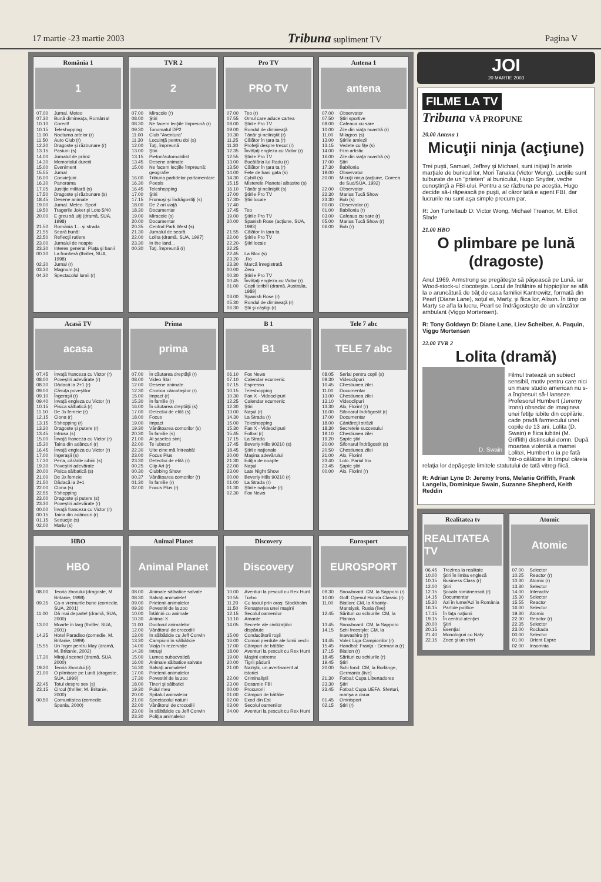17 martie -23 martie 2003 Tribuna supliment TV Pagina V
România 1
1
| 07.00 | Jurnal. Meteo |
| 07.30 | Bună dimineaţa, România! |
| 10.10 | Corect! |
| 10.15 | Teleshopping |
| 11.00 | Nocturna artelor (r) |
| 11.50 | Auto Club (r) |
| 12.20 | Dragoste şi răzbunare (r) |
| 13.15 | Pasiuni (s) |
| 14.00 | Jurnalul de prânz |
| 14.30 | Memorialul durerii |
| 15.00 | Eveniment |
| 15.55 | Jurnal |
| 16.00 | Convieţuiri |
| 16.30 | Panorama |
| 17.05 | Justiţie militară (s) |
| 17.50 | Dragoste şi răzbunare (s) |
| 18.45 | Desene animate |
| 19.00 | Jurnal. Meteo. Sport |
| 19.50 | Tragerile Joker şi Loto 5/40 |
| 20.00 | E greu să uiţi (dramă, SUA, 1998) |
| 21.50 | România 1... şi strada |
| 21.55 | Seară bună! |
| 22.50 | Reflecţii rutiere |
| 23.00 | Jurnalul de noapte |
| 23.30 | Interes general: Piaţa şi banii |
| 00.30 | La frontieră (thriller, SUA, 1998) |
| 02.30 | Jurnal (r) |
| 03.30 | Magnum (s) |
| 04.30 | Spectacolul lumii (r) |
TVR 2
2
| 07.00 | Miracole (r) |
| 08.00 | Ştiri |
| 08.30 | Ne facem lecţiile împreună (r) |
| 09.30 | Tonomatul DP2 |
| 11.00 | Club "Aventura" |
| 11.30 | Locuinţă pentru doi (s) |
| 12.00 | Toţi, împreună |
| 13.00 | Ştiri |
| 13.15 | Pieton/automobilist |
| 13.45 | Desene animate |
| 15.00 | Ne facem lecţiile împreună: geografie |
| 16.00 | Tribuna partidelor parlamentare |
| 16.30 | Poesis |
| 16.45 | Teleshopping |
| 17.00 | Ştiri |
| 17.15 | Frumoşi şi îndrăgostiţi (s) |
| 18.00 | De 2 ori viaţă |
| 18.30 | Documentar |
| 19.00 | Miracole (s) |
| 20.00 | Documentar |
| 20.35 | Central Park West (s) |
| 21.30 | Jurnalul de seară |
| 22.00 | Lolita (dramă, SUA, 1997) |
| 23.30 | In the land... |
| 00.30 | Toţi, împreună (r) |
Pro TV
PRO TV
| 07.00 | Teo (r) |
| 07.55 | Omul care aduce cartea |
| 08.00 | Ştirile Pro TV |
| 09.00 | Rondul de dimineaţă |
| 10.30 | Tânăr şi neliniştit (r) |
| 11.25 | Călător în ţara ta (r) |
| 11.30 | Profeţii despre trecut (r) |
| 12.35 | Învăţaţi engleza cu Victor (r) |
| 12.55 | Ştirile Pro TV |
| 13.00 | Bucătăria lui Radu (r) |
| 13.50 | Călător în ţara ta (r) |
| 14.00 | Fete de bani gata (s) |
| 14.30 | Cybill (s) |
| 15.15 | Misterele Planetei albastre (s) |
| 16.10 | Tânăr şi neliniştit (s) |
| 17.00 | Ştirile Pro TV |
| 17.30-17.40 | Ştiri locale |
| 17.45 | Teo |
| 19.00 | Ştirile Pro TV |
| 20.00 | Spanish Rose (acţiune, SUA, 1993) |
| 21.55 | Călător în ţara ta |
| 22.00 | Ştirile Pro TV |
| 22.20-22.25 | Ştiri locale |
| 22.45 | La Bloc (s) |
| 23.20 | .Ro |
| 23.30 | Marcă înregistrată |
| 00.00 | Zero |
| 00.30 | Ştirile Pro TV |
| 00.45 | Învăţaţi engleza cu Victor (r) |
| 01.00 | Copii teribili (dramă, Australia, 1989) |
| 03.00 | Spanish Rose (r) |
| 05.30 | Rondul de dimineaţă (r) |
| 06.30 | Ştii şi câştigi (r) |
Antena 1
antena
| 07.00 | Observator |
| 07.50 | Ştiri sportive |
| 08.00 | Cafeaua cu sare |
| 10.00 | Zile din viaţa noastră (r) |
| 11.00 | Milagros (s) |
| 13.00 | Ştirile amiezii |
| 13.15 | Vedete cu fiţe (s) |
| 14.00 | Film artistic |
| 16.00 | Zile din viaţa noastră (s) |
| 17.00 | Ştiri |
| 17.30 | Babilonia |
| 19.00 | Observator |
| 20.00 | Micuţii ninja (acţiune, Coreea de Sud/SUA, 1992) |
| 22.00 | Observator |
| 22.30 | Marius Tucă Show |
| 23.30 | Bob (s) |
| 00.00 | Observator (r) |
| 01.00 | Babilonia (r) |
| 03.00 | Cafeaua cu sare (r) |
| 05.00 | Marius Tucă Show (r) |
| 06.00 | Bob (r) |
Acasă TV
acasa
| 07.45 | Învaţă franceza cu Victor (r) |
| 08.00 | Poveştiri adevărate (r) |
| 08.30 | Dădacă la 2+1 (r) |
| 09.00 | Căsuţa poveştilor |
| 09.10 | Îngeraşii (r) |
| 09.40 | Învaţă engleza cu Victor (r) |
| 10.15 | Pisica sălbatică (r) |
| 11.10 | De 3x femeie (r) |
| 12.15 | Clona (r) |
| 13.15 | 5'shopping (r) |
| 13.20 | Dragoste şi putere (r) |
| 13.45 | Intrusa (s) |
| 15.00 | Învaţă franceza cu Victor (r) |
| 15.30 | Taina din adâncuri (r) |
| 16.45 | Învaţă engleza cu Victor (r) |
| 17.00 | Îngeraşii (s) |
| 17.30 | Perla, cărările iubirii (s) |
| 19.30 | Poveştiri adevărate |
| 20.00 | Pisica sălbatică (s) |
| 21.00 | De 3x femeie |
| 21.50 | Dădacă la 2+1 |
| 22.00 | Clona (s) |
| 22.55 | 5'shopping |
| 23.00 | Dragoste şi putere (s) |
| 23.30 | Poveştiri adevărate (r) |
| 00.00 | Învaţă franceza cu Victor (r) |
| 00.15 | Taina din adâncuri (r) |
| 01.15 | Seducţie (s) |
| 02.00 | Mariu (s) |
Prima
prima
| 07.00 | În căutarea dreptăţii (r) |
| 08.00 | Video Star |
| 12.00 | Desene animate |
| 12.30 | Cronica cârcotaşilor (r) |
| 15.00 | Impact (r) |
| 15.30 | În familie (r) |
| 16.00 | În căutarea dreptăţii (s) |
| 17.00 | Detectivi de elită (s) |
| 18.00 | Focus |
| 19.00 | Impact |
| 19.30 | Vânătoarea comorilor (s) |
| 20.30 | În familie (s) |
| 21.00 | Al şaselea simţ |
| 22.00 | Te iubesc! |
| 22.30 | Uite cine mă întreabă! |
| 23.00 | Focus Plus |
| 23.30 | Detectivi de elită (r) |
| 00.25 | Clip Art (r) |
| 00.30 | Clubbing Show |
| 00.37 | Vânătoarea comorilor (r) |
| 01.30 | În familie (r) |
| 02.00 | Focus Plus (r) |
B 1
B1
| 06.10 | Fox News |
| 07.10 | Calendar ecumenic |
| 07.15 | Espresso |
| 10.15 | Teleshopping |
| 10.30 | Fan X - Videoclipuri |
| 12.25 | Calendar ecumenic |
| 12.30 | Ştiri |
| 13.00 | Naşul (r) |
| 14.30 | La Strada (r) |
| 15.00 | Teleshopping |
| 15.30 | Fan X - Videoclipuri |
| 15.45 | Fotbal (r) |
| 17.15 | La Strada |
| 17.45 | Beverly Hills 90210 (s) |
| 18.45 | Ştirile naţionale |
| 20.00 | Maşina adevărului |
| 21.30 | Ediţia de noapte |
| 22.00 | Naşul |
| 23.00 | Late Night Show |
| 00.00 | Beverly Hills 90210 (r) |
| 01.00 | La Strada (r) |
| 01.30 | Ştirile naţionale (r) |
| 02.30 | Fox News |
Tele 7 abc
TELE 7 abc
| 08.05 | Serial pentru copii (s) |
| 09.30 | Videoclipuri |
| 10.45 | Chestiunea zilei |
| 11.00 | Documentar |
| 13.00 | Chestiunea zilei |
| 13.10 | Videoclipuri |
| 13.30 | Alo, Florin! (r) |
| 16.00 | Sifonarul îndrăgostit (r) |
| 17.00 | Documentar |
| 18.00 | Cântăreţii străzii |
| 18.30 | Secretele succesului |
| 19.10 | Chestiunea zilei |
| 19.20 | Şapte ştiri |
| 20.00 | Sifonarul îndrăgostit (s) |
| 20.50 | Chestiunea zilei |
| 21.00 | Alo, Florin! |
| 23.40 | Loto. Pariul trio |
| 23.45 | Şapte ştiri |
| 00.00 | Alo, Florin! (r) |
HBO
HBO
| 08.00 | Teoria zborului (dragoste, M. Britanie, 1998) |
| 09.35 | Ca-n vremurile bune (comedie, SUA, 2001) |
| 11.00 | Dă mai departe! (dramă, SUA, 2000) |
| 13.00 | Moarte în larg (thriller, SUA, 2001) |
| 14.25 | Hotel Paradiso (comedie, M. Britanie, 1999) |
| 15.55 | Un înger pentru May (dramă, M. Britanie, 2002) |
| 17.30 | Mirajul scenei (dramă, SUA, 2000) |
| 19.20 | Teoria zborului (r) |
| 21.00 | O plimbare pe Lună (dragoste, SUA, 1999) |
| 22.45 | Totul despre sex (s) |
| 23.15 | Circul (thriller, M. Britanie, 2000) |
| 00.50 | Comunitatea (comedie, Spania, 2000) |
Animal Planet
Animal Planet
| 08.00 | Animale sălbatice salvate |
| 08.30 | Salvaţi animalele! |
| 09.00 | Prietenii animalelor |
| 09.30 | Povestiri de la zoo |
| 10.00 | Întâlniri cu animale |
| 10.30 | Animal X |
| 11.00 | Doctorul animalelor |
| 12.00 | Vânătorul de crocodili |
| 13.00 | În sălbăticie cu Jeff Corwin |
| 13.30 | Campioni în sălbăticie |
| 14.00 | Viaţa în rezervaţie |
| 14.30 | Intruşi |
| 15.00 | Lumea subacvatică |
| 16.00 | Animale sălbatice salvate |
| 16.30 | Salvaţi animalele! |
| 17.00 | Prietenii animalelor |
| 17.30 | Povestiri de la zoo |
| 18.00 | Tineri şi sălbatici |
| 19.30 | Puiul meu |
| 20.00 | Spitalul animalelor |
| 21.00 | Spectacolul naturii |
| 22.00 | Vânătorul de crocodili |
| 23.00 | În sălbăticie cu Jeff Corwin |
| 23.30 | Poliţia animalelor |
Discovery
Discovery
| 10.00 | Aventuri la pescuit cu Rex Hunt |
| 10.55 | Turbo |
| 11.20 | Cu taxiul prin oraş: Stockholm |
| 11.50 | Renaşterea unei maşini |
| 12.15 | Secolul oamenilor |
| 13.10 | Amante |
| 14.05 | Secrete ale civilizaţiilor dispărute |
| 15.00 | Conducătorii roşii |
| 16.00 | Comori pierdute ale lumii vechi |
| 17.00 | Câmpuri de bătălie |
| 18.00 | Aventuri la pescuit cu Rex Hunt |
| 19.00 | Maşini extreme |
| 20.00 | Tigrii pădurii |
| 21.00 | Naziştii, un avertisment al istoriei |
| 22.00 | Criminaliştii |
| 23.00 | Dosarele FBI |
| 00.00 | Procurorii |
| 01.00 | Câmpuri de bătălie |
| 02.00 | Exod din Est |
| 03.00 | Secolul oamenilor |
| 04.00 | Aventuri la pescuit cu Rex Hunt |
Eurosport
EUROSPORT
| 09.30 | Snowboard: CM, la Sapporo (r) |
| 10.00 | Golf: Openul Honda Classic (r) |
| 11.00 | Biatlon: CM, la Khanty-Mansiysk, Rusia (live) |
| 12.45 | Sărituri cu schiurile: CM, la Planica |
| 13.45 | Snowboard: CM, la Sapporo |
| 14.15 | Schi freestyle: CM, la Inawashiro (r) |
| 14.45 | Volei: Liga Campionilor (r) |
| 15.45 | Handbal: Franţa - Germania (r) |
| 17.15 | Biatlon (r) |
| 18.45 | Sărituri cu schiurile (r) |
| 19.45 | Ştiri |
| 20.00 | Schi fond: CM, la Borlänge, Germania (live) |
| 21.30 | Fotbal: Cupa Libertadores |
| 23.30 | Ştiri |
| 23.45 | Fotbal: Cupa UEFA. Sferturi, manşa a doua |
| 01.45 | Omnisport |
| 02.15 | Ştiri (r) |
JOI
20 MARTIE 2003
FILME LA TV
Tribuna VĂ PROPUNE
20.00 Antena 1
Micuţii ninja (acţiune)
Trei puşti, Samuel, Jeffrey şi Michael, sunt iniţiaţi în artele marţiale de bunicul lor, Mori Tanaka (Victor Wong). Lecţiile sunt tulburate de un "prieten" al bunicului, Hugo Snyder, veche cunoştinţă a FBI-ului. Pentru a se răzbuna pe aceştia, Hugo decide să-i răpească pe puşti, al căror tată e agent FBI, dar lucrurile nu sunt aşa simple precum par.
R: Jon Turteltaub D: Victor Wong, Michael Treanor, M. Elliot Slade
21.00 HBO
O plimbare pe lună (dragoste)
Anul 1969. Armstrong se pregăteşte să păşească pe Lună, iar Wood-stock-ul clocoteşte. Locul de întâlnire al hippioţilor se află la o aruncătură de băţ de casa familiei Kantrowitz, formată din Pearl (Diane Lane), soţul ei, Marty, şi fiica lor, Alison. În timp ce Marty se afla la lucru, Pearl se îndrăgosteşte de un vânzător ambulant (Viggo Mortensen).
R: Tony Goldwyn D: Diane Lane, Liev Scheiber, A. Paquin, Viggo Mortensen
22.00 TVR 2
Lolita (dramă)
D. Swain
Filmul tratează un subiect sensibil, motiv pentru care nici un mare studio american nu s-a înghesuit să-l lanseze. Profesorul Humbert (Jeremy Irons) obsedat de imaginea unei fetiţe iubite din copilărie, cade pradă farmecului unei copile de 13 ani. Lolita (D. Swain) e fiica iubitei (M. Griffith) distinsului domn. După moartea violentă a mamei Lolitei, Humbert o ia pe fată într-o călătorie în timpul căreia relaţia lor depăşeşte limitele statutului de tată vitreg-fiică.
R: Adrian Lyne D: Jeremy Irons, Melanie Griffith, Frank Langella, Dominique Swain, Suzanne Shepherd, Keith Reddin
Realitatea tv
REALITATEA TV
| 06.45 | Trezirea la realitate |
| 10.00 | Ştiri în limba engleză |
| 10.15 | Business Class (r) |
| 12.00 | Ştiri |
| 12.15 | Şcoala românească (r) |
| 14.15 | Documentar |
| 15.30 | Azi în lume/Azi în România |
| 16.15 | Partide politice |
| 17.15 | În faţa naţiunii |
| 19.15 | În centrul atenţiei |
| 20.00 | Ştiri |
| 20.15 | Esenţial |
| 21.40 | Monologuri cu Naty |
| 22.15 | Zece şi un sfert |
Atomic
Atomic
| 07.00 | Selector |
| 10.25 | Reactor (r) |
| 10.30 | Atomix (r) |
| 13.30 | Selector |
| 14.00 | Interactiv |
| 15.30 | Selector |
| 15.55 | Reactor |
| 16.00 | Selector |
| 19.30 | Atomix |
| 22.30 | Reactor (r) |
| 22.35 | Selector |
| 23.00 | Rockada |
| 00.00 | Selector |
| 01.00 | Orient Expre |
| 02.00 | Insomnia |